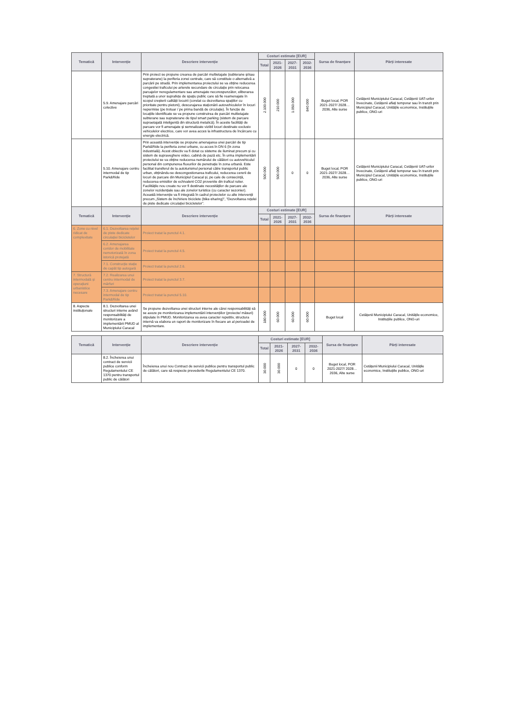| Tematică | Intervenție | Descriere intervenție | Costuri estimate [EUR] | | | | Sursa de finanțare | Părți interesate |
| --- | --- | --- | --- | --- | --- | --- | --- | --- |
| | | | Total | 2021-2026 | 2027-2031 | 2032-2036 | | |
| | 5.9. Amenajare parcări colective | Prin proiect se propune crearea de parcări multietajate (subterane și/sau supraterane) la periferia zonei centrale, care să constituie o alternativă a parcării pe stradă. Prin implementarea proiectului se va obține reducerea congestiei traficului pe arterele secundare de circulație prin relocarea parcajelor neregulamentare sau amenajate necorespunzător, eliberarea treptată a unor suprafețe de spațiu public care să fie reamenajate în scopul creșterii calității locuirii (corelat cu dezvoltarea spațiilor cu prioritate pentru pietoni), descurajarea staționării autovehiculelor în locuri nepermise (pe trotuar / pe prima bandă de circulație). În funcție de locațiile identificate se va propune construirea de parcări multietajate subterane sau supraterane de tipul smart parking (sistem de parcare supraetajată inteligentă din structură metalică). În aceste facilități de parcare vor fi amenajate și semnalizate vizibil locuri destinate exclusiv vehiculelor electrice, care vor avea acces la infrastructura de încărcare cu energie electrică. | 2.100.000 | 210.000 | 1.050.000 | 840.000 | Buget local, POR 2021-2027/ 2028…2036, Alte surse | Cetățenii Municipiului Caracal, Cetățenii UAT-urilor învecinate, Cetățenii aflați temporar sau în tranzit prin Municipiul Caracal, Unitățile economice, Instituțiile publice, ONG-uri |
| | 5.10. Amenajare centru intermodal de tip Park&Ride | Prin această intervenție se propune amenajarea unei parcări de tip Park&Ride la periferia zonei urbane, cu acces în DN 6 (în zona industrială). Acest obiectiv va fi dotat cu sisteme de iluminat precum și cu sistem de supraveghere video, cabină de pază etc. În urma implementării proiectului se va obține reducerea numărului de călători cu autovehiculul personal din compunerea fluxurilor de penetrație în zona urbană. Este facilitat transferul de la autoturismul personal către transportul public urban, obținându-se descongestionarea traficului, reducerea cererii de locuri de parcare din Municipiul Caracal și, pe cale de consecință, reducerea emisiilor de echivalent CO2 provenite din traficul rutier. Facilitățile nou create nu vor fi destinate necesităților de parcare ale zonelor rezidențiale sau ale zonelor turistice (cu caracter sezonier). Această intervenție va fi integrată în cadrul proiectelor cu alte intervenții precum „Sistem de închiriere biciclete (bike-sharing)”, "Dezvoltarea rețelei de piste dedicate circulației bicicletelor". | 500.000 | 500.000 | 0 | 0 | Buget local, POR 2021-2027/ 2028…2036, Alte surse | Cetățenii Municipiului Caracal, Cetățenii UAT-urilor învecinate, Cetățenii aflați temporar sau în tranzit prin Municipiul Caracal, Unitățile economice, Instituțiile publice, ONG-uri |
| Tematică | Intervenție | Descriere intervenție | Costuri estimate [EUR] | | | | Sursa de finanțare | Părți interesate |
| | | | Total | 2021-2026 | 2027-2031 | 2032-2036 | | |
| 6. Zone cu nivel ridicat de complexitate | 6.1. Dezvoltarea rețelei de piste dedicate circulației bicicletelor | Proiect tratat la punctul 4.1. | | | | | | |
| | 6.2. Amenajarea coridor de mobilitate nemotorizată în zona istorică protejată | Proiect tratat la punctul 4.5. | | | | | | |
| | 7.1. Construcție stație de capăt tip autogară | Proiect tratat la punctul 2.6. | | | | | | |
| 7. Structură intermodală și operațiuni urbanistice necesare | 7.2. Realizarea unui centru intermodal de mărfuri | Proiect tratat la punctul 3.7. | | | | | | |
| | 7.3. Amenajare centru intermodal de tip Park&Ride | Proiect tratat la punctul 5.10. | | | | | | |
| 8. Aspecte instituționale | 8.1. Dezvoltarea unei structuri interne având responsabilități de monitorizare a implementării PMUD al Municipiului Caracal | Se propune dezvoltarea unei structuri interne ale cărei responsabilități să se axeze pe monitorizarea implementării intervențiilor (proiecte/ măsuri) stipulate în PMUD. Monitorizarea va avea caracter repetitiv, structura internă va elabora un raport de monitorizare în fiecare an al perioadei de implementare. | 180.000 | 60.000 | 60.000 | 60.000 | Buget local | Cetățenii Municipiului Caracal, Unitățile economice, Instituțiile publice, ONG-uri |
| Tematică | Intervenție | Descriere intervenție | Costuri estimate [EUR] | | | | Sursa de finanțare | Părți interesate |
| --- | --- | --- | --- | --- | --- | --- | --- | --- |
| | | | Total | 2021-2026 | 2027-2031 | 2032-2036 | | |
| | 8.2. Încheierea unui contract de servicii publice conform Regulamentului CE 1370 pentru transportul public de călători | Încheierea unui nou Contract de servicii publice pentru transportul public de călători, care să respecte prevederile Regulamentului CE 1370. | 30.000 | 30.000 | 0 | 0 | Buget local, POR 2021-2027/ 2028…2036, Alte surse | Cetățenii Municipiului Caracal, Unitățile economice, Instituțiile publice, ONG-uri |